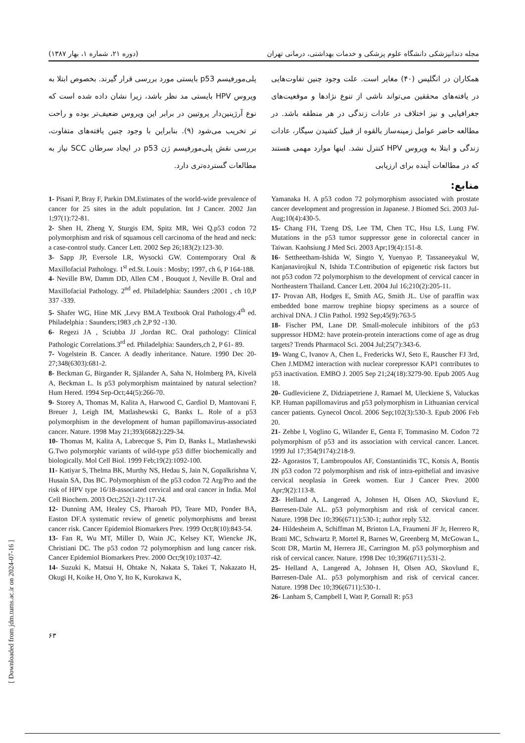[ Downloaded from jdm.tums.ac.ir on 2024-07-16 ]
مجله دندانپزشکی دانشگاه علوم پزشکی و خدمات بهداشتی، درمانی تهران (دوره ۲۱، شماره ۱، بهار ۱۳۸۷)
همکاران در انگلیس (۴۰) مغایر است. علت وجود چنین تفاوت‌هایی در یافته‌های محققین می‌تواند ناشی از تنوع نژادها و موقعیت‌های جغرافیایی و نیز اختلاف در عادات زندگی در هر منطقه باشد. در مطالعه حاضر عوامل زمینه‌ساز بالقوه از قبیل کشیدن سیگار، عادات زندگی و ابتلا به ویروس HPV کنترل نشد. اینها موارد مهمی هستند که در مطالعات آینده برای ارزیابی
پلی‌مورفیسم p53 بایستی مورد بررسی قرار گیرند. بخصوص ابتلا به ویروس HPV بایستی مد نظر باشد، زیرا نشان داده شده است که نوع آرژینین‌دار پروتیین در برابر این ویروس ضعیف‌تر بوده و راحت تر تخریب می‌شود (۹). بنابراین با وجود چنین یافته‌های متفاوت، بررسی نقش پلی‌مورفیسم ژن p53 در ایجاد سرطان SCC نیاز به مطالعات گسترده‌تری دارد.
منابع:
1- Pisani P, Bray F, Parkin DM.Estimates of the world-wide prevalence of cancer for 25 sites in the adult population. Int J Cancer. 2002 Jan 1;97(1):72-81.
2- Shen H, Zheng Y, Sturgis EM, Spitz MR, Wei Q.p53 codon 72 polymorphism and risk of squamous cell carcinoma of the head and neck: a case-control study. Cancer Lett. 2002 Sep 26;183(2):123-30.
3- Sapp JP, Eversole LR, Wysocki GW. Contemporary Oral & Maxillofacial Pathology. 1<sup>st</sup> ed.St. Louis : Mosby; 1997, ch 6, P 164-188.
4- Neville BW, Damm DD, Allen CM , Bouquot J, Neville B. Oral and Maxillofacial Pathology. 2<sup>nd</sup> ed. Philadelphia: Saunders ;2001 , ch 10,P 337 -339.
5- Shafer WG, Hine MK ,Levy BM.A Textbook Oral Pathology.4<sup>th</sup> ed. Philadelphia : Saunders;1983 ,ch 2,P 92 -130.
6- Regezi JA , Sciubba JJ ,Jordan RC. Oral pathology: Clinical Pathologic Correlations.3<sup>rd</sup> ed. Philadelphia: Saunders,ch 2, P 61- 89.
7- Vogelstein B. Cancer. A deadly inheritance. Nature. 1990 Dec 20-27;348(6303):681-2.
8- Beckman G, Birgander R, Själander A, Saha N, Holmberg PA, Kivelä A, Beckman L. Is p53 polymorphism maintained by natural selection? Hum Hered. 1994 Sep-Oct;44(5):266-70.
9- Storey A, Thomas M, Kalita A, Harwood C, Gardiol D, Mantovani F, Breuer J, Leigh IM, Matlashewski G, Banks L. Role of a p53 polymorphism in the development of human papillomavirus-associated cancer. Nature. 1998 May 21;393(6682):229-34.
10- Thomas M, Kalita A, Labrecque S, Pim D, Banks L, Matlashewski G.Two polymorphic variants of wild-type p53 differ biochemically and biologically. Mol Cell Biol. 1999 Feb;19(2):1092-100.
11- Katiyar S, Thelma BK, Murthy NS, Hedau S, Jain N, Gopalkrishna V, Husain SA, Das BC. Polymorphism of the p53 codon 72 Arg/Pro and the risk of HPV type 16/18-associated cervical and oral cancer in India. Mol Cell Biochem. 2003 Oct;252(1-2):117-24.
12- Dunning AM, Healey CS, Pharoah PD, Teare MD, Ponder BA, Easton DF.A systematic review of genetic polymorphisms and breast cancer risk. Cancer Epidemiol Biomarkers Prev. 1999 Oct;8(10):843-54.
13- Fan R, Wu MT, Miller D, Wain JC, Kelsey KT, Wiencke JK, Christiani DC. The p53 codon 72 polymorphism and lung cancer risk. Cancer Epidemiol Biomarkers Prev. 2000 Oct;9(10):1037-42.
14- Suzuki K, Matsui H, Ohtake N, Nakata S, Takei T, Nakazato H, Okugi H, Koike H, Ono Y, Ito K, Kurokawa K,
Yamanaka H. A p53 codon 72 polymorphism associated with prostate cancer development and progression in Japanese. J Biomed Sci. 2003 Jul-Aug;10(4):430-5.
15- Chang FH, Tzeng DS, Lee TM, Chen TC, Hsu LS, Lung FW. Mutations in the p53 tumor suppressor gene in colorectal cancer in Taiwan. Kaohsiung J Med Sci. 2003 Apr;19(4):151-8.
16- Settheetham-Ishida W, Singto Y, Yuenyao P, Tassaneeyakul W, Kanjanavirojkul N, Ishida T.Contribution of epigenetic risk factors but not p53 codon 72 polymorphism to the development of cervical cancer in Northeastern Thailand. Cancer Lett. 2004 Jul 16;210(2):205-11.
17- Provan AB, Hodges E, Smith AG, Smith JL. Use of paraffin wax embedded bone marrow trephine biopsy specimens as a source of archival DNA. J Clin Pathol. 1992 Sep;45(9):763-5
18- Fischer PM, Lane DP. Small-molecule inhibitors of the p53 suppressor HDM2: have protein-protein interactions come of age as drug targets? Trends Pharmacol Sci. 2004 Jul;25(7):343-6.
19- Wang C, Ivanov A, Chen L, Fredericks WJ, Seto E, Rauscher FJ 3rd, Chen J.MDM2 interaction with nuclear corepressor KAP1 contributes to p53 inactivation. EMBO J. 2005 Sep 21;24(18):3279-90. Epub 2005 Aug 18.
20- Gudleviciene Z, Didziapetriene J, Ramael M, Uleckiene S, Valuckas KP. Human papillomavirus and p53 polymorphism in Lithuanian cervical cancer patients. Gynecol Oncol. 2006 Sep;102(3):530-3. Epub 2006 Feb 20.
21- Zehbe I, Voglino G, Wilander E, Genta F, Tommasino M. Codon 72 polymorphism of p53 and its association with cervical cancer. Lancet. 1999 Jul 17;354(9174):218-9.
22- Agorastos T, Lambropoulos AF, Constantinidis TC, Kotsis A, Bontis JN p53 codon 72 polymorphism and risk of intra-epithelial and invasive cervical neoplasia in Greek women. Eur J Cancer Prev. 2000 Apr;9(2):113-8.
23- Helland A, Langerød A, Johnsen H, Olsen AO, Skovlund E, Børresen-Dale AL. p53 polymorphism and risk of cervical cancer. Nature. 1998 Dec 10;396(6711):530-1; author reply 532.
24- Hildesheim A, Schiffman M, Brinton LA, Fraumeni JF Jr, Herrero R, Bratti MC, Schwartz P, Mortel R, Barnes W, Greenberg M, McGowan L, Scott DR, Martin M, Herrera JE, Carrington M. p53 polymorphism and risk of cervical cancer. Nature. 1998 Dec 10;396(6711):531-2.
25- Helland A, Langerød A, Johnsen H, Olsen AO, Skovlund E, Børresen-Dale AL. p53 polymorphism and risk of cervical cancer. Nature. 1998 Dec 10;396(6711):530-1.
26- Lanham S, Campbell I, Watt P, Gornall R: p53
۶۳